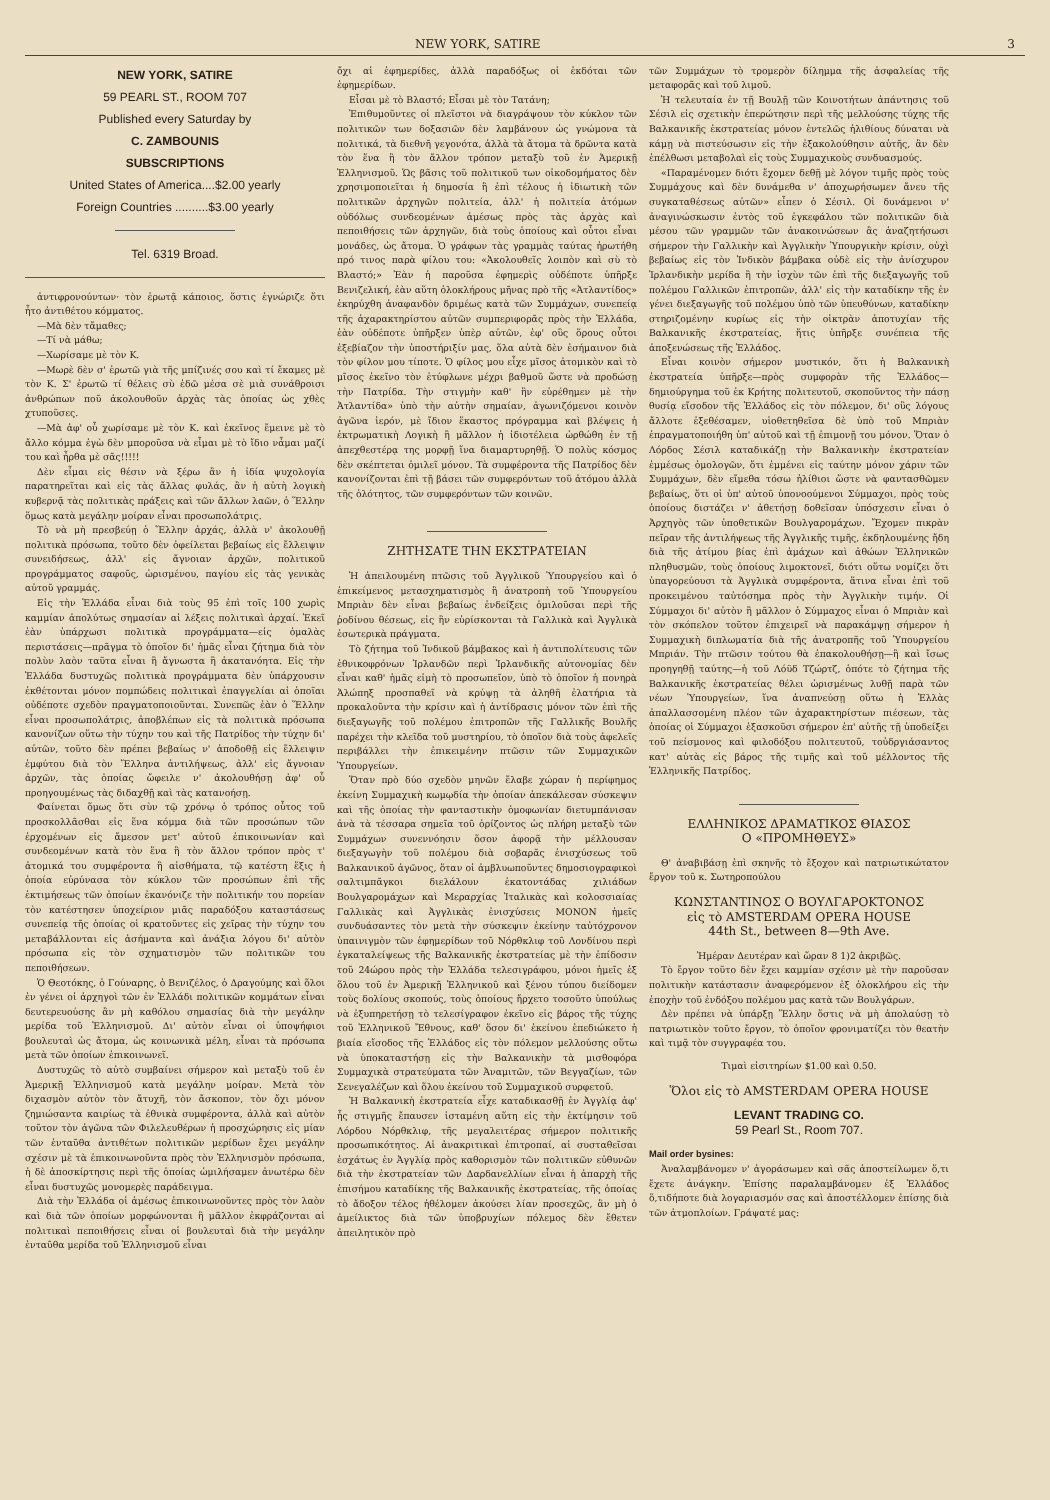NEW YORK, SATIRE 3
NEW YORK, SATIRE
59 PEARL ST., ROOM 707
Published every Saturday by
C. ZAMBOUNIS
SUBSCRIPTIONS
United States of America....$2.00 yearly
Foreign Countries ..........$3.00 yearly
Tel. 6319 Broad.
ἀντιφρονούντων· τὸν ἐρωτᾷ κάποιος, ὅστις ἐγνώριζε ὅτι ἦτο ἀντιθέτου κόμματος.
—Μὰ δὲν τἄμαθες;
—Τί νὰ μάθω;
—Χωρίσαμε μὲ τὸν Κ.
—Μωρὲ δὲν σ' ἐρωτῶ γιὰ τῆς μπίζινές σου καὶ τί ἔκαμες μὲ τὸν Κ. Σ' ἐρωτῶ τί θέλεις σὺ ἐδῶ μέσα σὲ μιὰ συνάθροισι ἀνθρώπων ποῦ ἀκολουθοῦν ἀρχὰς τὰς ὁποίας ὡς χθὲς χτυποῦσες.
—Μὰ ἀφ' οὗ χωρίσαμε μὲ τὸν Κ. καὶ ἐκεῖνος ἔμεινε μὲ τὸ ἄλλο κόμμα ἐγὼ δὲν μποροῦσα νὰ εἶμαι μὲ τὸ ἴδιο νἆμαι μαζί του καὶ ἦρθα μὲ σᾶς!!!!!
Δὲν εἶμαι εἰς θέσιν νὰ ξέρω ἂν ἡ ἰδία ψυχολογία παρατηρεῖται καὶ εἰς τὰς ἄλλας φυλάς, ἂν ἡ αὐτὴ λογικὴ κυβερνᾷ τὰς πολιτικὰς πράξεις καὶ τῶν ἄλλων λαῶν, ὁ Ἕλλην ὅμως κατὰ μεγάλην μοίραν εἶναι προσωπολάτρις.
Τὸ νὰ μὴ πρεσβεύῃ ὁ Ἕλλην ἀρχάς, ἀλλὰ ν' ἀκολουθῇ πολιτικὰ πρόσωπα, τοῦτο δὲν ὀφείλεται βεβαίως εἰς ἔλλειψιν συνειδήσεως, ἀλλ' εἰς ἄγνοιαν ἀρχῶν, πολιτικοῦ προγράμματος σαφοῦς, ὡρισμένου, παγίου εἰς τὰς γενικὰς αὐτοῦ γραμμάς.
Εἰς τὴν Ἑλλάδα εἶναι διὰ τοὺς 95 ἐπὶ τοῖς 100 χωρὶς καμμίαν ἀπολύτως σημασίαν αἱ λέξεις πολιτικαὶ ἀρχαί. Ἐκεῖ ἐὰν ὑπάρχωσι πολιτικὰ προγράμματα—εἰς ὁμαλὰς περιστάσεις—πρᾶγμα τὸ ὁποῖον δι' ἡμᾶς εἶναι ζήτημα διὰ τὸν πολὺν λαὸν ταῦτα εἶναι ἢ ἄγνωστα ἢ ἀκατανόητα. Εἰς τὴν Ἑλλάδα δυστυχῶς πολιτικὰ προγράμματα δὲν ὑπάρχουσιν ἐκθέτονται μόνον πομπώδεις πολιτικαὶ ἐπαγγελίαι αἱ ὁποῖαι οὐδέποτε σχεδὸν πραγματοποιοῦνται. Συνεπῶς ἐὰν ὁ Ἕλλην εἶναι προσωπολάτρις, ἀποβλέπων εἰς τὰ πολιτικὰ πρόσωπα κανονίζων οὕτω τὴν τύχην του καὶ τῆς Πατρίδος τὴν τύχην δι' αὐτῶν, τοῦτο δὲν πρέπει βεβαίως ν' ἀποδοθῇ εἰς ἔλλειψιν ἐμφύτου διὰ τὸν Ἕλληνα ἀντιλήψεως, ἀλλ' εἰς ἄγνοιαν ἀρχῶν, τὰς ὁποίας ὤφειλε ν' ἀκολουθήσῃ ἀφ' οὗ προηγουμένως τὰς διδαχθῇ καὶ τὰς κατανοήσῃ.
Φαίνεται ὅμως ὅτι σὺν τῷ χρόνῳ ὁ τρόπος οὗτος τοῦ προσκολλᾶσθαι εἰς ἕνα κόμμα διὰ τῶν προσώπων τῶν ἐρχομένων εἰς ἄμεσον μετ' αὐτοῦ ἐπικοινωνίαν καὶ συνδεομένων κατὰ τὸν ἕνα ἢ τὸν ἄλλον τρόπον πρὸς τ' ἀτομικά του συμφέροντα ἢ αἰσθήματα, τῷ κατέστη ἕξις ἡ ὁποία εὐρύνασα τὸν κύκλον τῶν προσώπων ἐπὶ τῆς ἐκτιμήσεως τῶν ὁποίων ἐκανόνιζε τὴν πολιτικήν του πορείαν τὸν κατέστησεν ὑποχείριον μιᾶς παραδόξου καταστάσεως συνεπείᾳ τῆς ὁποίας οἱ κρατοῦντες εἰς χεῖρας τὴν τύχην του μεταβάλλονται εἰς ἀσήμαντα καὶ ἀνάξια λόγου δι' αὐτὸν πρόσωπα εἰς τὸν σχηματισμὸν τῶν πολιτικῶν του πεποιθήσεων.
Ὁ Θεοτόκης, ὁ Γούναρης, ὁ Βενιζέλος, ὁ Δραγούμης καὶ ὅλοι ἐν γένει οἱ ἀρχηγοὶ τῶν ἐν Ἑλλάδι πολιτικῶν κομμάτων εἶναι δευτερευούσης ἂν μὴ καθόλου σημασίας διὰ τὴν μεγάλην μερίδα τοῦ Ἑλληνισμοῦ. Δι' αὐτὸν εἶναι οἱ ὑποψήφιοι βουλευταὶ ὡς ἄτομα, ὡς κοινωνικὰ μέλη, εἶναι τὰ πρόσωπα μετὰ τῶν ὁποίων ἐπικοινωνεῖ.
Δυστυχῶς τὸ αὐτὸ συμβαίνει σήμερον καὶ μεταξὺ τοῦ ἐν Ἀμερικῇ Ἑλληνισμοῦ κατὰ μεγάλην μοίραν. Μετὰ τὸν διχασμὸν αὐτὸν τὸν ἄτυχῆ, τὸν ἄσκοπον, τὸν ὄχι μόνον ζημιώσαντα καιρίως τὰ ἐθνικὰ συμφέροντα, ἀλλὰ καὶ αὐτὸν τοῦτον τὸν ἀγῶνα τῶν Φιλελευθέρων ἡ προσχώρησις εἰς μίαν τῶν ἐνταῦθα ἀντιθέτων πολιτικῶν μερίδων ἔχει μεγάλην σχέσιν μὲ τὰ ἐπικοινωνοῦντα πρὸς τὸν Ἑλληνισμὸν πρόσωπα, ἡ δὲ ἀποσκίρτησις περὶ τῆς ὁποίας ὡμιλήσαμεν ἀνωτέρω δὲν εἶναι δυστυχῶς μονομερὲς παράδειγμα.
Διὰ τὴν Ἑλλάδα οἱ ἀμέσως ἐπικοινωνοῦντες πρὸς τὸν λαὸν καὶ διὰ τῶν ὁποίων μορφώνονται ἢ μᾶλλον ἐκφράζονται αἱ πολιτικαὶ πεποιθήσεις εἶναι οἱ βουλευταὶ διὰ τὴν μεγάλην ἐνταῦθα μερίδα τοῦ Ἑλληνισμοῦ εἶναι
ὄχι αἱ ἐφημερίδες, ἀλλὰ παραδόξως οἱ ἐκδόται τῶν ἐφημερίδων.
Εἶσαι μὲ τὸ Βλαστό; Εἶσαι μὲ τὸν Τατάνη;
Ἐπιθυμοῦντες οἱ πλεῖστοι νὰ διαγράψουν τὸν κύκλον τῶν πολιτικῶν των δοξασιῶν δὲν λαμβάνουν ὡς γνώμονα τὰ πολιτικά, τὰ διεθνῆ γεγονότα, ἀλλὰ τὰ ἄτομα τὰ δρῶντα κατὰ τὸν ἕνα ἢ τὸν ἄλλον τρόπον μεταξὺ τοῦ ἐν Ἀμερικῇ Ἑλληνισμοῦ. Ὡς βᾶσις τοῦ πολιτικοῦ των οἰκοδομήματος δὲν χρησιμοποιεῖται ἡ δημοσία ἢ ἐπὶ τέλους ἡ ἰδιωτικὴ τῶν πολιτικῶν ἀρχηγῶν πολιτεία, ἀλλ' ἡ πολιτεία ἀτόμων οὐδόλως συνδεομένων ἀμέσως πρὸς τὰς ἀρχὰς καὶ πεποιθήσεις τῶν ἀρχηγῶν, διὰ τοὺς ὁποίους καὶ οὗτοι εἶναι μονάδες, ὡς ἄτομα. Ὁ γράφων τὰς γραμμὰς ταύτας ἠρωτήθη πρό τινος παρὰ φίλου του: «Ἀκολουθεῖς λοιπὸν καὶ σὺ τὸ Βλαστό;» Ἐὰν ἡ παροῦσα ἐφημερὶς οὐδέποτε ὑπῆρξε Βενιζελική, ἐὰν αὕτη ὁλοκλήρους μῆνας πρὸ τῆς «Ἀτλαντίδος» ἐκηρύχθη ἀναφανδὸν δριμέως κατὰ τῶν Συμμάχων, συνεπείᾳ τῆς ἀχαρακτηρίστου αὐτῶν συμπεριφορᾶς πρὸς τὴν Ἑλλάδα, ἐὰν οὐδέποτε ὑπῆρξεν ὑπὲρ αὐτῶν, ἐφ' οὓς ὅρους οὗτοι ἐξεβίαζον τὴν ὑποστήριξίν μας, ὅλα αὐτὰ δὲν ἐσήμαινον διὰ τὸν φίλον μου τίποτε. Ὁ φίλος μου εἶχε μῖσος ἀτομικὸν καὶ τὸ μῖσος ἐκεῖνο τὸν ἐτύφλωνε μέχρι βαθμοῦ ὥστε νὰ προδώσῃ τὴν Πατρίδα. Τὴν στιγμὴν καθ' ἣν εὑρέθημεν μὲ τὴν Ἀτλαντίδα» ὑπὸ τὴν αὐτὴν σημαίαν, ἀγωνιζόμενοι κοινὸν ἀγῶνα ἱερόν, μὲ ἴδιον ἕκαστος πρόγραμμα καὶ βλέψεις ἡ ἐκτρωματικὴ Λογικὴ ἢ μᾶλλον ἡ ἰδιοτέλεια ὠρθώθη ἐν τῇ ἀπεχθεστέρᾳ της μορφῇ ἵνα διαμαρτυρηθῇ. Ὁ πολὺς κόσμος δὲν σκέπτεται ὁμιλεῖ μόνον. Τὰ συμφέροντα τῆς Πατρίδος δὲν κανονίζονται ἐπὶ τῇ βάσει τῶν συμφερόντων τοῦ ἀτόμου ἀλλὰ τῆς ὁλότητος, τῶν συμφερόντων τῶν κοινῶν.
ΖΗΤΗΣΑΤΕ ΤΗΝ ΕΚΣΤΡΑΤΕΙΑΝ
Ἡ ἀπειλουμένη πτῶσις τοῦ Ἀγγλικοῦ Ὑπουργείου καὶ ὁ ἐπικείμενος μετασχηματισμὸς ἢ ἀνατροπὴ τοῦ Ὑπουργείου Μπριὰν δὲν εἶναι βεβαίως ἐνδείξεις ὁμιλοῦσαι περὶ τῆς ῥοδίνου θέσεως, εἰς ἣν εὑρίσκονται τὰ Γαλλικὰ καὶ Ἀγγλικὰ ἐσωτερικὰ πράγματα.
Τὸ ζήτημα τοῦ Ἰνδικοῦ βάμβακος καὶ ἡ ἀντιπολίτευσις τῶν ἐθνικοφρόνων Ἰρλανδῶν περὶ Ἰρλανδικῆς αὐτονομίας δὲν εἶναι καθ' ἡμᾶς εἰμὴ τὸ προσωπεῖον, ὑπὸ τὸ ὁποῖον ἡ πονηρὰ Ἀλώπηξ προσπαθεῖ νὰ κρύψῃ τὰ ἀληθῆ ἐλατήρια τὰ προκαλοῦντα τὴν κρίσιν καὶ ἡ ἀντίδρασις μόνον τῶν ἐπὶ τῆς διεξαγωγῆς τοῦ πολέμου ἐπιτροπῶν τῆς Γαλλικῆς Βουλῆς παρέχει τὴν κλεῖδα τοῦ μυστηρίου, τὸ ὁποῖον διὰ τοὺς ἀφελεῖς περιβάλλει τὴν ἐπικειμένην πτῶσιν τῶν Συμμαχικῶν Ὑπουργείων.
Ὅταν πρὸ δύο σχεδὸν μηνῶν ἔλαβε χώραν ἡ περίφημος ἐκείνη Συμμαχικὴ κωμῳδία τὴν ὁποίαν ἀπεκάλεσαν σύσκεψιν καὶ τῆς ὁποίας τὴν φανταστικὴν ὁμοφωνίαν διετυμπάνισαν ἀνὰ τὰ τέσσαρα σημεῖα τοῦ ὁρίζοντος ὡς πλήρη μεταξὺ τῶν Συμμάχων συνεννόησιν ὅσον ἀφορᾷ τὴν μέλλουσαν διεξαγωγὴν τοῦ πολέμου διὰ σοβαρᾶς ἐνισχύσεως τοῦ Βαλκανικοῦ ἀγῶνος, ὅταν οἱ ἀμβλυωποῦντες δημοσιογραφικοὶ σαλτιμπᾶγκοι διελάλουν ἑκατοντάδας χιλιάδων Βουλγαρομάχων καὶ Μεραρχίας Ἰταλικὰς καὶ κολοσσιαίας Γαλλικὰς καὶ Ἀγγλικὰς ἐνισχύσεις ΜΟΝΟΝ ἡμεῖς συνδυάσαντες τὸν μετὰ τὴν σύσκεψιν ἐκείνην ταὐτόχρονον ὑπαινιγμὸν τῶν ἐφημερίδων τοῦ Νόρθκλιφ τοῦ Λονδίνου περὶ ἐγκαταλείψεως τῆς Βαλκανικῆς ἐκστρατείας μὲ τὴν ἐπίδοσιν τοῦ 24ώρου πρὸς τὴν Ἑλλάδα τελεσιγράφου, μόνοι ἡμεῖς ἐξ ὅλου τοῦ ἐν Ἀμερικῇ Ἑλληνικοῦ καὶ ξένου τύπου διείδομεν τοὺς δολίους σκοπούς, τοὺς ὁποίους ἤρχετο τοσοῦτο ὑπούλως νὰ ἐξυπηρετήσῃ τὸ τελεσίγραφον ἐκεῖνο εἰς βάρος τῆς τύχης τοῦ Ἑλληνικοῦ Ἔθνους, καθ' ὅσον δι' ἐκείνου ἐπεδιώκετο ἡ βιαία εἴσοδος τῆς Ἑλλάδος εἰς τὸν πόλεμον μελλούσης οὕτω νὰ ὑποκαταστήσῃ εἰς τὴν Βαλκανικὴν τὰ μισθοφόρα Συμμαχικὰ στρατεύματα τῶν Ἀναμιτῶν, τῶν Βεγγαζίων, τῶν Σενεγαλέζων καὶ ὅλου ἐκείνου τοῦ Συμμαχικοῦ συρφετοῦ.
Ἡ Βαλκανικὴ ἐκστρατεία εἶχε καταδικασθῇ ἐν Ἀγγλίᾳ ἀφ' ἧς στιγμῆς ἔπαυσεν ἱσταμένη αὕτη εἰς τὴν ἐκτίμησιν τοῦ Λόρδου Νόρθκλιφ, τῆς μεγαλειτέρας σήμερον πολιτικῆς προσωπικότητος. Αἱ ἀνακριτικαὶ ἐπιτροπαί, αἱ συσταθεῖσαι ἐσχάτως ἐν Ἀγγλίᾳ πρὸς καθορισμὸν τῶν πολιτικῶν εὐθυνῶν διὰ τὴν ἐκστρατείαν τῶν Δαρδανελλίων εἶναι ἡ ἀπαρχὴ τῆς ἐπισήμου καταδίκης τῆς Βαλκανικῆς ἐκστρατείας, τῆς ὁποίας τὸ ἄδοξον τέλος ἠθέλομεν ἀκούσει λίαν προσεχῶς, ἂν μὴ ὁ ἀμείλικτος διὰ τῶν ὑποβρυχίων πόλεμος δὲν ἔθετεν ἀπειλητικὸν πρὸ
τῶν Συμμάχων τὸ τρομερὸν δίλημμα τῆς ἀσφαλείας τῆς μεταφορᾶς καὶ τοῦ λιμοῦ.
Ἡ τελευταία ἐν τῇ Βουλῇ τῶν Κοινοτήτων ἀπάντησις τοῦ Σέσιλ εἰς σχετικὴν ἐπερώτησιν περὶ τῆς μελλούσης τύχης τῆς Βαλκανικῆς ἐκστρατείας μόνον ἐντελῶς ἠλιθίους δύναται νὰ κάμῃ νὰ πιστεύσωσιν εἰς τὴν ἐξακολούθησιν αὐτῆς, ἂν δὲν ἐπέλθωσι μεταβολαὶ εἰς τοὺς Συμμαχικοὺς συνδυασμούς.
«Παραμένομεν διότι ἔχομεν δεθῇ μὲ λόγον τιμῆς πρὸς τοὺς Συμμάχους καὶ δὲν δυνάμεθα ν' ἀποχωρήσωμεν ἄνευ τῆς συγκαταθέσεως αὐτῶν» εἶπεν ὁ Σέσιλ. Οἱ δυνάμενοι ν' ἀναγινώσκωσιν ἐντὸς τοῦ ἐγκεφάλου τῶν πολιτικῶν διὰ μέσου τῶν γραμμῶν τῶν ἀνακοινώσεων ἂς ἀναζητήσωσι σήμερον τὴν Γαλλικὴν καὶ Ἀγγλικὴν Ὑπουργικὴν κρίσιν, οὐχὶ βεβαίως εἰς τὸν Ἰνδικὸν βάμβακα οὐδὲ εἰς τὴν ἀνίσχυρον Ἰρλανδικὴν μερίδα ἢ τὴν ἰσχὺν τῶν ἐπὶ τῆς διεξαγωγῆς τοῦ πολέμου Γαλλικῶν ἐπιτροπῶν, ἀλλ' εἰς τὴν καταδίκην τῆς ἐν γένει διεξαγωγῆς τοῦ πολέμου ὑπὸ τῶν ὑπευθύνων, καταδίκην στηριζομένην κυρίως εἰς τὴν οἰκτρὰν ἀποτυχίαν τῆς Βαλκανικῆς ἐκστρατείας, ἥτις ὑπῆρξε συνέπεια τῆς ἀποξενώσεως τῆς Ἑλλάδος.
Εἶναι κοινὸν σήμερον μυστικόν, ὅτι ἡ Βαλκανικὴ ἐκστρατεία ὑπῆρξε—πρὸς συμφορὰν τῆς Ἑλλάδος—δημιούργημα τοῦ ἐκ Κρήτης πολιτευτοῦ, σκοποῦντος τὴν πάσῃ θυσίᾳ εἴσοδον τῆς Ἑλλάδος εἰς τὸν πόλεμον, δι' οὓς λόγους ἄλλοτε ἐξεθέσαμεν, υἱοθετηθεῖσα δὲ ὑπὸ τοῦ Μπριὰν ἐπραγματοποιήθη ὑπ' αὐτοῦ καὶ τῇ ἐπιμονῇ του μόνον. Ὅταν ὁ Λόρδος Σέσιλ καταδικάζῃ τὴν Βαλκανικὴν ἐκστρατείαν ἐμμέσως ὁμολογῶν, ὅτι ἐμμένει εἰς ταύτην μόνον χάριν τῶν Συμμάχων, δὲν εἴμεθα τόσω ἠλίθιοι ὥστε νὰ φαντασθῶμεν βεβαίως, ὅτι οἱ ὑπ' αὐτοῦ ὑπονοούμενοι Σύμμαχοι, πρὸς τοὺς ὁποίους διστάζει ν' ἀθετήσῃ δοθεῖσαν ὑπόσχεσιν εἶναι ὁ Ἀρχηγὸς τῶν ὑποθετικῶν Βουλγαρομάχων. Ἔχομεν πικρὰν πεῖραν τῆς ἀντιλήψεως τῆς Ἀγγλικῆς τιμῆς, ἐκδηλουμένης ἤδη διὰ τῆς ἀτίμου βίας ἐπὶ ἀμάχων καὶ ἀθώων Ἑλληνικῶν πληθυσμῶν, τοὺς ὁποίους λιμοκτονεῖ, διότι οὕτω νομίζει ὅτι ὑπαγορεύουσι τὰ Ἀγγλικὰ συμφέροντα, ἅτινα εἶναι ἐπὶ τοῦ προκειμένου ταὐτόσημα πρὸς τὴν Ἀγγλικὴν τιμήν. Οἱ Σύμμαχοι δι' αὐτὸν ἢ μᾶλλον ὁ Σύμμαχος εἶναι ὁ Μπριὰν καὶ τὸν σκόπελον τοῦτον ἐπιχειρεῖ νὰ παρακάμψῃ σήμερον ἡ Συμμαχικὴ διπλωματία διὰ τῆς ἀνατροπῆς τοῦ Ὑπουργείου Μπριάν. Τὴν πτῶσιν τούτου θὰ ἐπακολουθήσῃ—ἢ καὶ ἴσως προηγηθῇ ταύτης—ἡ τοῦ Λόϋδ Τζώρτζ, ὁπότε τὸ ζήτημα τῆς Βαλκανικῆς ἐκστρατείας θέλει ὡρισμένως λυθῇ παρὰ τῶν νέων Ὑπουργείων, ἵνα ἀναπνεύσῃ οὕτω ἡ Ἑλλὰς ἀπαλλασσομένη πλέον τῶν ἀχαρακτηρίστων πιέσεων, τὰς ὁποίας οἱ Σύμμαχοι ἐξασκοῦσι σήμερον ἐπ' αὐτῆς τῇ ὑποδείξει τοῦ πείσμονος καὶ φιλοδόξου πολιτευτοῦ, τοὐδργιάσαντος κατ' αὐτὰς εἰς βάρος τῆς τιμῆς καὶ τοῦ μέλλοντος τῆς Ἑλληνικῆς Πατρίδος.
ΕΛΛΗΝΙΚΟΣ ΔΡΑΜΑΤΙΚΟΣ ΘΙΑΣΟΣ
Ο «ΠΡΟΜΗΘΕΥΣ»
Θ' ἀναβιβάσῃ ἐπὶ σκηνῆς τὸ ἔξοχον καὶ πατριωτικώτατον ἔργον τοῦ κ. Σωτηροπούλου
ΚΩΝΣΤΑΝΤΙΝΟΣ Ο ΒΟΥΛΓΑΡΟΚΤΟΝΟΣ
εἰς τὸ AMSTERDAM OPERA HOUSE
44th St., between 8—9th Ave.
Ἡμέραν Δευτέραν καὶ ὥραν 8 1)2 ἀκριβῶς.
Τὸ ἔργον τοῦτο δὲν ἔχει καμμίαν σχέσιν μὲ τὴν παροῦσαν πολιτικὴν κατάστασιν ἀναφερόμενον ἐξ ὁλοκλήρου εἰς τὴν ἐποχὴν τοῦ ἐνδόξου πολέμου μας κατὰ τῶν Βουλγάρων.
Δὲν πρέπει νὰ ὑπάρξῃ Ἕλλην ὅστις νὰ μὴ ἀπολαύσῃ τὸ πατριωτικὸν τοῦτο ἔργον, τὸ ὁποῖον φρονιματίζει τὸν θεατὴν καὶ τιμᾷ τὸν συγγραφέα του.
Τιμαὶ εἰσιτηρίων $1.00 καὶ 0.50.
Ὅλοι εἰς τὸ AMSTERDAM OPERA HOUSE
LEVANT TRADING CO.
59 Pearl St., Room 707.
Mail order bysines:
Ἀναλαμβάνομεν ν' ἀγοράσωμεν καὶ σᾶς ἀποστείλωμεν ὅ,τι ἔχετε ἀνάγκην. Ἐπίσης παραλαμβάνομεν ἐξ Ἑλλάδος ὅ,τιδήποτε διὰ λογαριασμόν σας καὶ ἀποστέλλομεν ἐπίσης διὰ τῶν ἀτμοπλοίων. Γράψατέ μας: